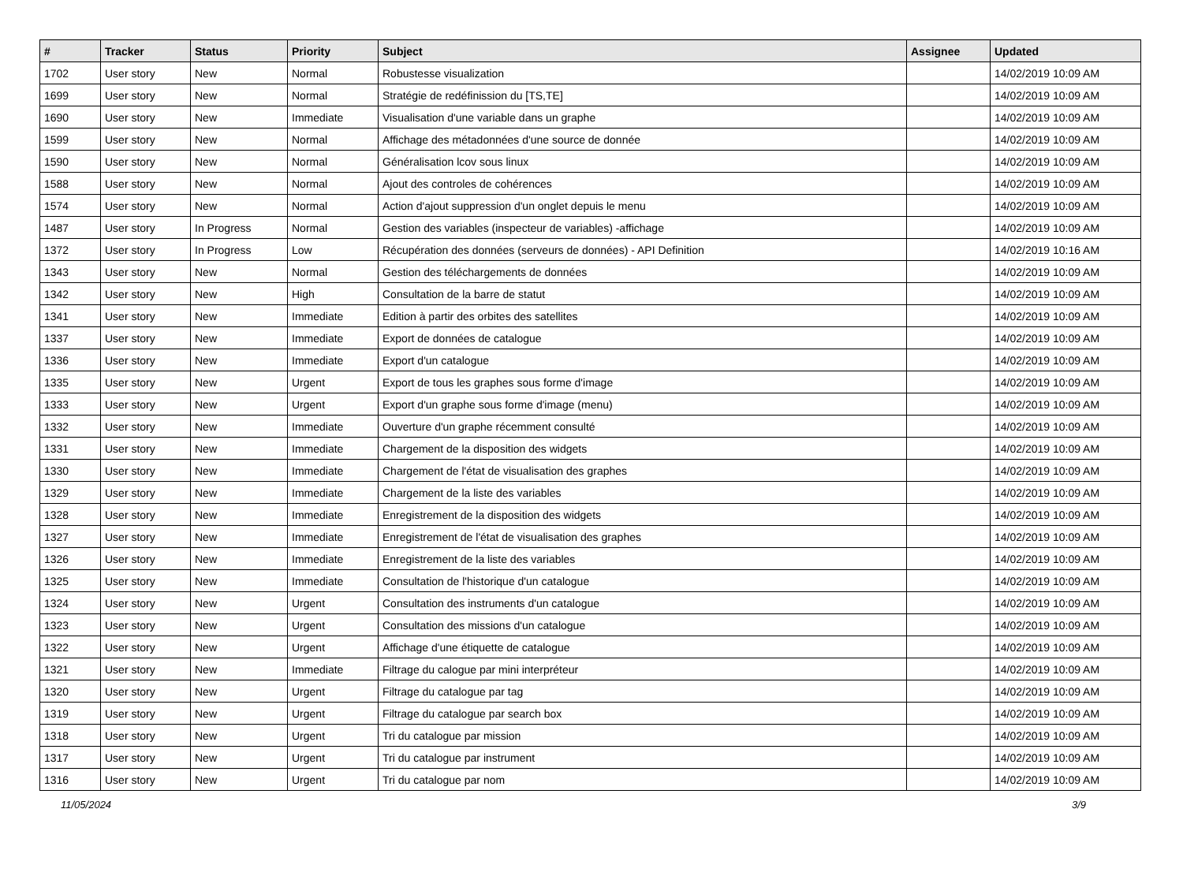| # | Tracker | Status | Priority | Subject | Assignee | Updated |
| --- | --- | --- | --- | --- | --- | --- |
| 1702 | User story | New | Normal | Robustesse visualization | | 14/02/2019 10:09 AM |
| 1699 | User story | New | Normal | Stratégie de redéfinission du [TS,TE] | | 14/02/2019 10:09 AM |
| 1690 | User story | New | Immediate | Visualisation d'une variable dans un graphe | | 14/02/2019 10:09 AM |
| 1599 | User story | New | Normal | Affichage des métadonnées d'une source de donnée | | 14/02/2019 10:09 AM |
| 1590 | User story | New | Normal | Généralisation lcov sous linux | | 14/02/2019 10:09 AM |
| 1588 | User story | New | Normal | Ajout des controles de cohérences | | 14/02/2019 10:09 AM |
| 1574 | User story | New | Normal | Action d'ajout suppression d'un onglet depuis le menu | | 14/02/2019 10:09 AM |
| 1487 | User story | In Progress | Normal | Gestion des variables (inspecteur de variables) -affichage | | 14/02/2019 10:09 AM |
| 1372 | User story | In Progress | Low | Récupération des données (serveurs de données) - API Definition | | 14/02/2019 10:16 AM |
| 1343 | User story | New | Normal | Gestion des téléchargements de données | | 14/02/2019 10:09 AM |
| 1342 | User story | New | High | Consultation de la barre de statut | | 14/02/2019 10:09 AM |
| 1341 | User story | New | Immediate | Edition à partir des orbites des satellites | | 14/02/2019 10:09 AM |
| 1337 | User story | New | Immediate | Export de données de catalogue | | 14/02/2019 10:09 AM |
| 1336 | User story | New | Immediate | Export d'un catalogue | | 14/02/2019 10:09 AM |
| 1335 | User story | New | Urgent | Export de tous les graphes sous forme d'image | | 14/02/2019 10:09 AM |
| 1333 | User story | New | Urgent | Export d'un graphe sous forme d'image (menu) | | 14/02/2019 10:09 AM |
| 1332 | User story | New | Immediate | Ouverture d'un graphe récemment consulté | | 14/02/2019 10:09 AM |
| 1331 | User story | New | Immediate | Chargement de la disposition des widgets | | 14/02/2019 10:09 AM |
| 1330 | User story | New | Immediate | Chargement de l'état de visualisation des graphes | | 14/02/2019 10:09 AM |
| 1329 | User story | New | Immediate | Chargement de la liste des variables | | 14/02/2019 10:09 AM |
| 1328 | User story | New | Immediate | Enregistrement de la disposition des widgets | | 14/02/2019 10:09 AM |
| 1327 | User story | New | Immediate | Enregistrement de l'état de visualisation des graphes | | 14/02/2019 10:09 AM |
| 1326 | User story | New | Immediate | Enregistrement de la liste des variables | | 14/02/2019 10:09 AM |
| 1325 | User story | New | Immediate | Consultation de l'historique d'un catalogue | | 14/02/2019 10:09 AM |
| 1324 | User story | New | Urgent | Consultation des instruments d'un catalogue | | 14/02/2019 10:09 AM |
| 1323 | User story | New | Urgent | Consultation des missions d'un catalogue | | 14/02/2019 10:09 AM |
| 1322 | User story | New | Urgent | Affichage d'une étiquette de catalogue | | 14/02/2019 10:09 AM |
| 1321 | User story | New | Immediate | Filtrage du calogue par mini interpréteur | | 14/02/2019 10:09 AM |
| 1320 | User story | New | Urgent | Filtrage du catalogue par tag | | 14/02/2019 10:09 AM |
| 1319 | User story | New | Urgent | Filtrage du catalogue par search box | | 14/02/2019 10:09 AM |
| 1318 | User story | New | Urgent | Tri du catalogue par mission | | 14/02/2019 10:09 AM |
| 1317 | User story | New | Urgent | Tri du catalogue par instrument | | 14/02/2019 10:09 AM |
| 1316 | User story | New | Urgent | Tri du catalogue par nom | | 14/02/2019 10:09 AM |
11/05/2024 3/9